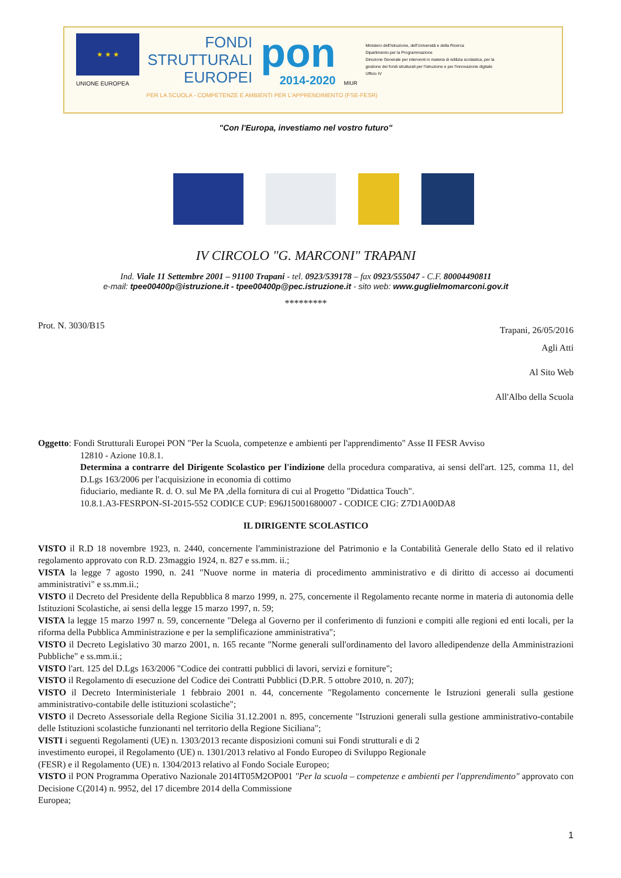★ ★ ★
UNIONE EUROPEA
FONDI
STRUTTURALI
EUROPEI
pon
2014-2020
MIUR
Ministero dell'Istruzione, dell'Università e della Ricerca
Dipartimento per la Programmazione
Direzione Generale per interventi in materia di edilizia scolastica, per la gestione dei fondi strutturali per l'istruzione e per l'innovazione digitale
Ufficio IV
PER LA SCUOLA - COMPETENZE E AMBIENTI PER L'APPRENDIMENTO (FSE-FESR)
"Con l'Europa, investiamo nel vostro futuro"
IV CIRCOLO "G. MARCONI" TRAPANI
Ind. Viale 11 Settembre 2001 – 91100 Trapani - tel. 0923/539178 – fax 0923/555047 - C.F. 80004490811
e-mail: tpee00400p@istruzione.it - tpee00400p@pec.istruzione.it - sito web: www.guglielmomarconi.gov.it
*********
Prot. N. 3030/B15 Trapani, 26/05/2016
Agli Atti
Al Sito Web
All'Albo della Scuola
Oggetto: Fondi Strutturali Europei PON "Per la Scuola, competenze e ambienti per l'apprendimento" Asse II FESR Avviso
12810 - Azione 10.8.1.
Determina a contrarre del Dirigente Scolastico per l'indizione della procedura comparativa, ai sensi dell'art. 125, comma 11, del D.Lgs 163/2006 per l'acquisizione in economia di cottimo
fiduciario, mediante R. d. O. sul Me PA ,della fornitura di cui al Progetto "Didattica Touch".
10.8.1.A3-FESRPON-SI-2015-552 CODICE CUP: E96J15001680007 - CODICE CIG: Z7D1A00DA8
IL DIRIGENTE SCOLASTICO
VISTO il R.D 18 novembre 1923, n. 2440, concernente l'amministrazione del Patrimonio e la Contabilità Generale dello Stato ed il relativo regolamento approvato con R.D. 23maggio 1924, n. 827 e ss.mm. ii.;
VISTA la legge 7 agosto 1990, n. 241 "Nuove norme in materia di procedimento amministrativo e di diritto di accesso ai documenti amministrativi" e ss.mm.ii.;
VISTO il Decreto del Presidente della Repubblica 8 marzo 1999, n. 275, concernente il Regolamento recante norme in materia di autonomia delle Istituzioni Scolastiche, ai sensi della legge 15 marzo 1997, n. 59;
VISTA la legge 15 marzo 1997 n. 59, concernente "Delega al Governo per il conferimento di funzioni e compiti alle regioni ed enti locali, per la riforma della Pubblica Amministrazione e per la semplificazione amministrativa";
VISTO il Decreto Legislativo 30 marzo 2001, n. 165 recante "Norme generali sull'ordinamento del lavoro alledipendenze della Amministrazioni Pubbliche" e ss.mm.ii.;
VISTO l'art. 125 del D.Lgs 163/2006 "Codice dei contratti pubblici di lavori, servizi e forniture";
VISTO il Regolamento di esecuzione del Codice dei Contratti Pubblici (D.P.R. 5 ottobre 2010, n. 207);
VISTO il Decreto Interministeriale 1 febbraio 2001 n. 44, concernente "Regolamento concernente le Istruzioni generali sulla gestione amministrativo-contabile delle istituzioni scolastiche";
VISTO il Decreto Assessoriale della Regione Sicilia 31.12.2001 n. 895, concernente "Istruzioni generali sulla gestione amministrativo-contabile delle Istituzioni scolastiche funzionanti nel territorio della Regione Siciliana";
VISTI i seguenti Regolamenti (UE) n. 1303/2013 recante disposizioni comuni sui Fondi strutturali e di 2
investimento europei, il Regolamento (UE) n. 1301/2013 relativo al Fondo Europeo di Sviluppo Regionale
(FESR) e il Regolamento (UE) n. 1304/2013 relativo al Fondo Sociale Europeo;
VISTO il PON Programma Operativo Nazionale 2014IT05M2OP001 "Per la scuola – competenze e ambienti per l'apprendimento" approvato con Decisione C(2014) n. 9952, del 17 dicembre 2014 della Commissione
Europea;
1